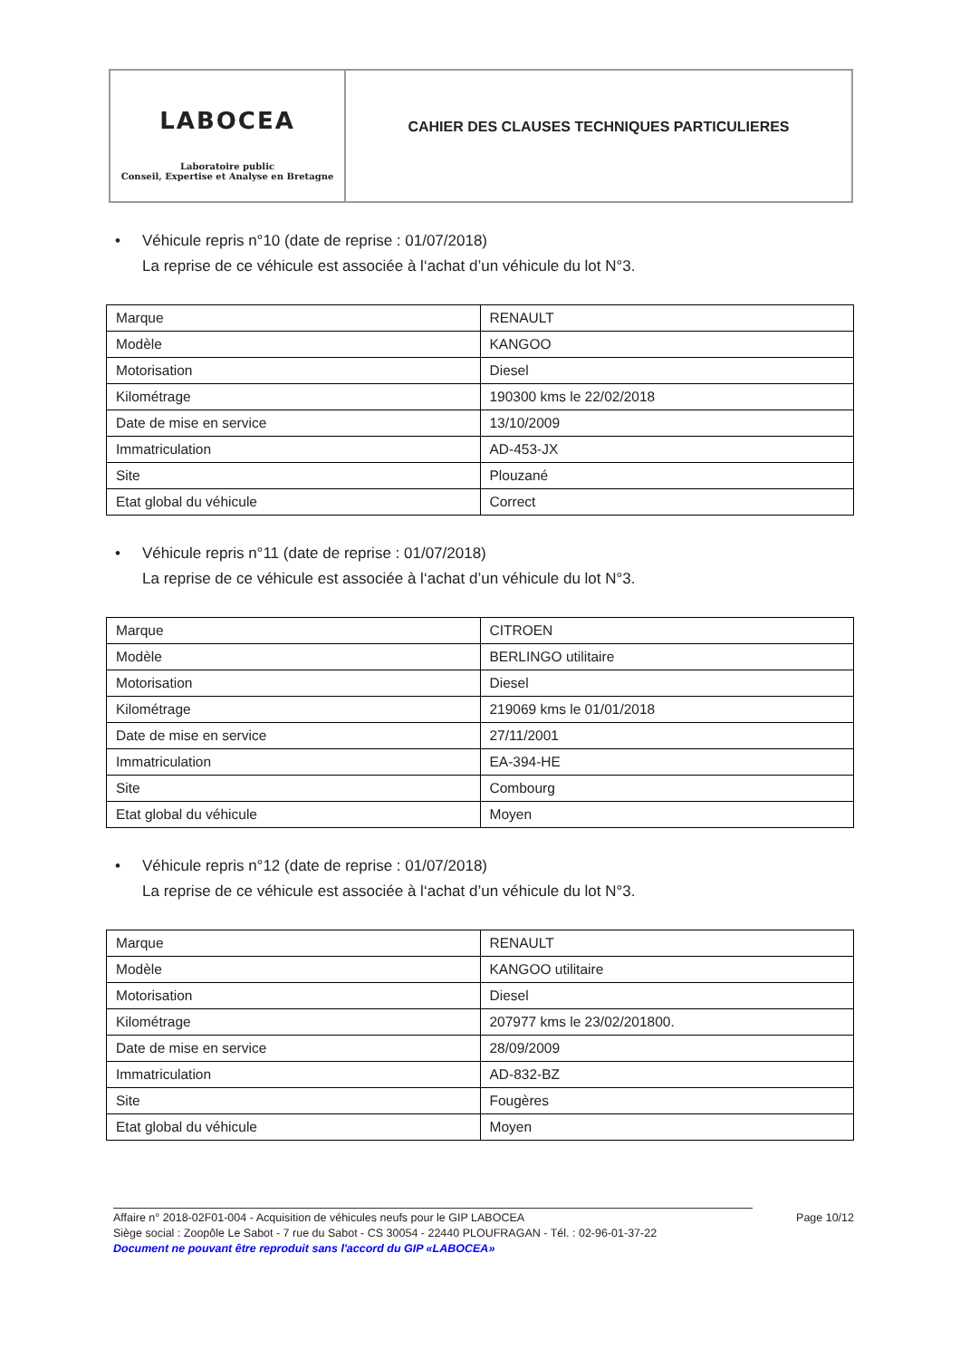LABOCEA
Laboratoire public
Conseil, Expertise et Analyse en Bretagne
CAHIER DES CLAUSES TECHNIQUES PARTICULIERES
• Véhicule repris n°10 (date de reprise : 01/07/2018)
La reprise de ce véhicule est associée à l‘achat d’un véhicule du lot N°3.
| Marque | RENAULT |
| Modèle | KANGOO |
| Motorisation | Diesel |
| Kilométrage | 190300 kms le 22/02/2018 |
| Date de mise en service | 13/10/2009 |
| Immatriculation | AD-453-JX |
| Site | Plouzané |
| Etat global du véhicule | Correct |
• Véhicule repris n°11 (date de reprise : 01/07/2018)
La reprise de ce véhicule est associée à l‘achat d’un véhicule du lot N°3.
| Marque | CITROEN |
| Modèle | BERLINGO utilitaire |
| Motorisation | Diesel |
| Kilométrage | 219069 kms le 01/01/2018 |
| Date de mise en service | 27/11/2001 |
| Immatriculation | EA-394-HE |
| Site | Combourg |
| Etat global du véhicule | Moyen |
• Véhicule repris n°12 (date de reprise : 01/07/2018)
La reprise de ce véhicule est associée à l‘achat d’un véhicule du lot N°3.
| Marque | RENAULT |
| Modèle | KANGOO utilitaire |
| Motorisation | Diesel |
| Kilométrage | 207977 kms le 23/02/201800. |
| Date de mise en service | 28/09/2009 |
| Immatriculation | AD-832-BZ |
| Site | Fougères |
| Etat global du véhicule | Moyen |
Affaire n° 2018-02F01-004 - Acquisition de véhicules neufs pour le GIP LABOCEA Page 10/12
Siège social : Zoopôle Le Sabot - 7 rue du Sabot - CS 30054 - 22440 PLOUFRAGAN - Tél. : 02-96-01-37-22
Document ne pouvant être reproduit sans l'accord du GIP «LABOCEA»